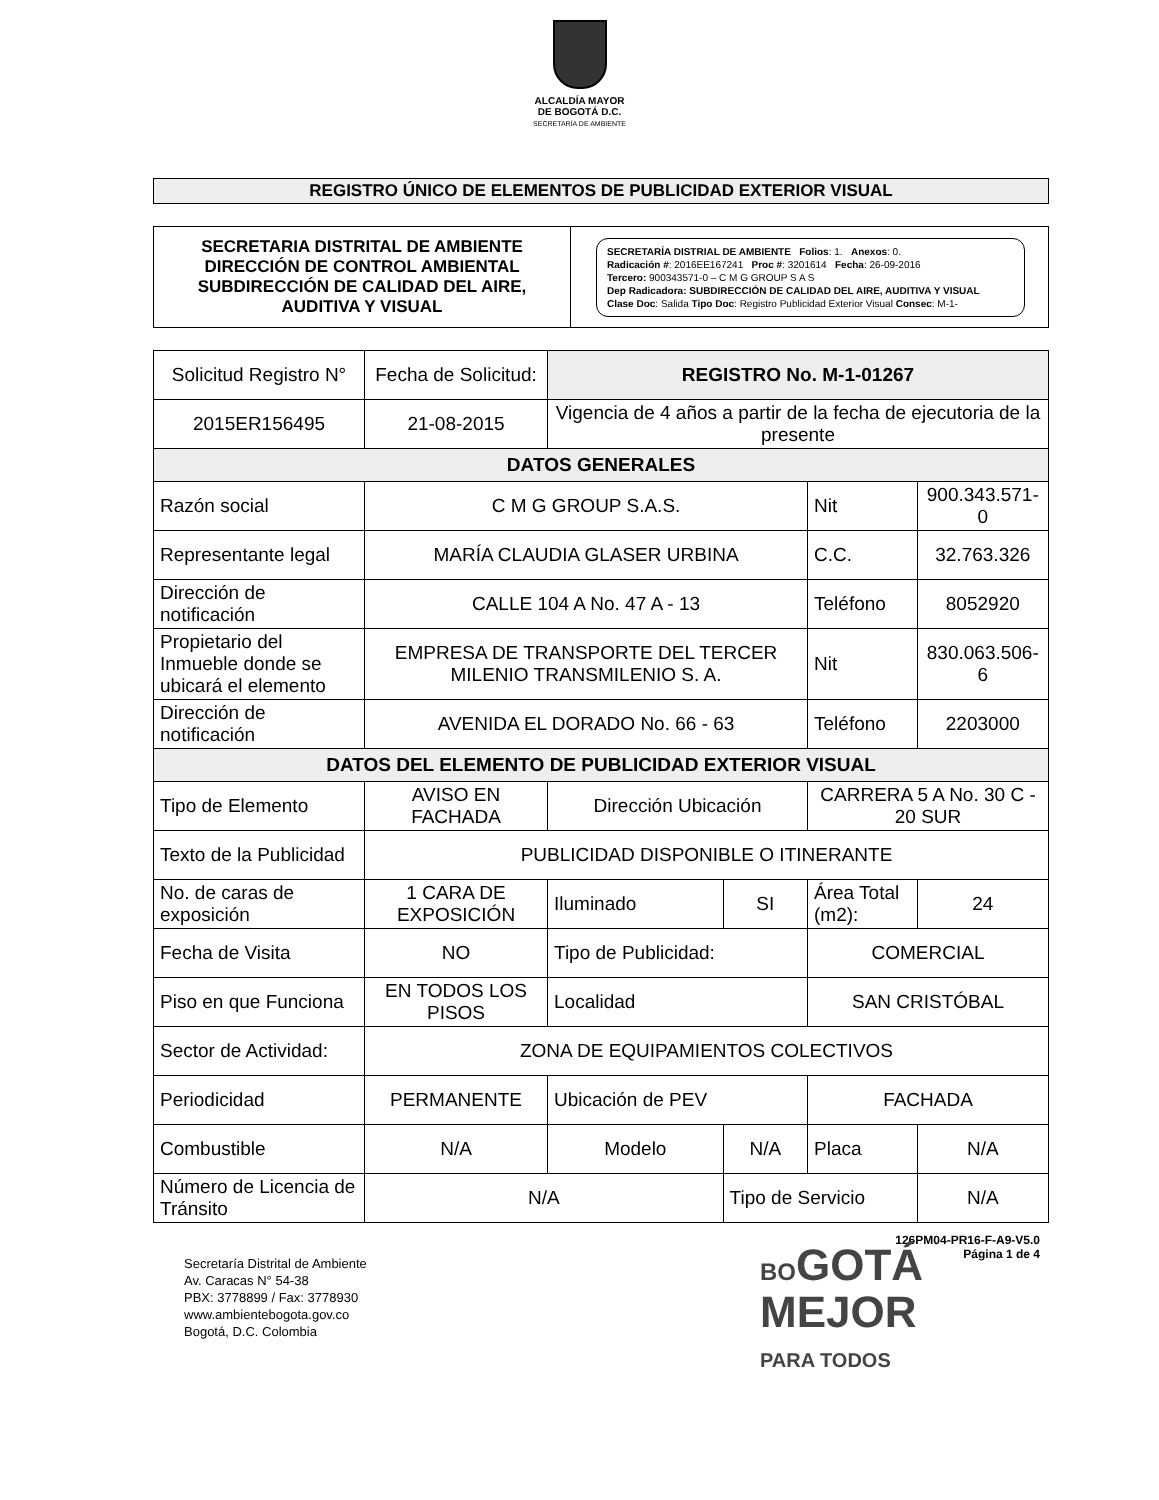ALCALDÍA MAYOR
DE BOGOTÁ D.C.
SECRETARÍA DE AMBIENTE
REGISTRO ÚNICO DE ELEMENTOS DE PUBLICIDAD EXTERIOR VISUAL
| SECRETARIA DISTRITAL DE AMBIENTE DIRECCIÓN DE CONTROL AMBIENTAL SUBDIRECCIÓN DE CALIDAD DEL AIRE, AUDITIVA Y VISUAL | SECRETARÍA DISTRIAL DE AMBIENTE Folios : 1. Anexos : 0. Radicación # : 2016EE167241 Proc # : 3201614 Fecha : 26-09-2016 Tercero: 900343571-0 – C M G GROUP S A S Dep Radicadora: SUBDIRECCIÓN DE CALIDAD DEL AIRE, AUDITIVA Y VISUAL Clase Doc : Salida Tipo Doc : Registro Publicidad Exterior Visual Consec : M-1- |
| Solicitud Registro N° | Fecha de Solicitud: | REGISTRO No. M-1-01267 | | | | |
| 2015ER156495 | 21-08-2015 | Vigencia de 4 años a partir de la fecha de ejecutoria de la presente | | | | |
| DATOS GENERALES | | | | | | |
| Razón social | C M G GROUP S.A.S. | | | Nit | 900.343.571-0 | |
| Representante legal | MARÍA CLAUDIA GLASER URBINA | | | C.C. | 32.763.326 | |
| Dirección de notificación | CALLE 104 A No. 47 A - 13 | | | Teléfono | 8052920 | |
| Propietario del Inmueble donde se ubicará el elemento | EMPRESA DE TRANSPORTE DEL TERCER MILENIO TRANSMILENIO S. A. | | | Nit | 830.063.506-6 | |
| Dirección de notificación | AVENIDA EL DORADO No. 66 - 63 | | | Teléfono | 2203000 | |
| DATOS DEL ELEMENTO DE PUBLICIDAD EXTERIOR VISUAL | | | | | | |
| Tipo de Elemento | AVISO EN FACHADA | Dirección Ubicación | | CARRERA 5 A No. 30 C - 20 SUR | | |
| Texto de la Publicidad | PUBLICIDAD DISPONIBLE O ITINERANTE | | | | | |
| No. de caras de exposición | 1 CARA DE EXPOSICIÓN | Iluminado | SI | Área Total (m2): | | 24 |
| Fecha de Visita | NO | Tipo de Publicidad: | | COMERCIAL | | |
| Piso en que Funciona | EN TODOS LOS PISOS | Localidad | | SAN CRISTÓBAL | | |
| Sector de Actividad: | ZONA DE EQUIPAMIENTOS COLECTIVOS | | | | | |
| Periodicidad | PERMANENTE | Ubicación de PEV | | FACHADA | | |
| Combustible | N/A | Modelo | N/A | Placa | N/A | |
| Número de Licencia de Tránsito | N/A | | Tipo de Servicio | | N/A | |
126PM04-PR16-F-A9-V5.0
Página 1 de 4
Secretaría Distrital de Ambiente
Av. Caracas N° 54-38
PBX: 3778899 / Fax: 3778930
www.ambientebogota.gov.co
Bogotá, D.C. Colombia
BOGOTÁ
MEJOR
PARA TODOS